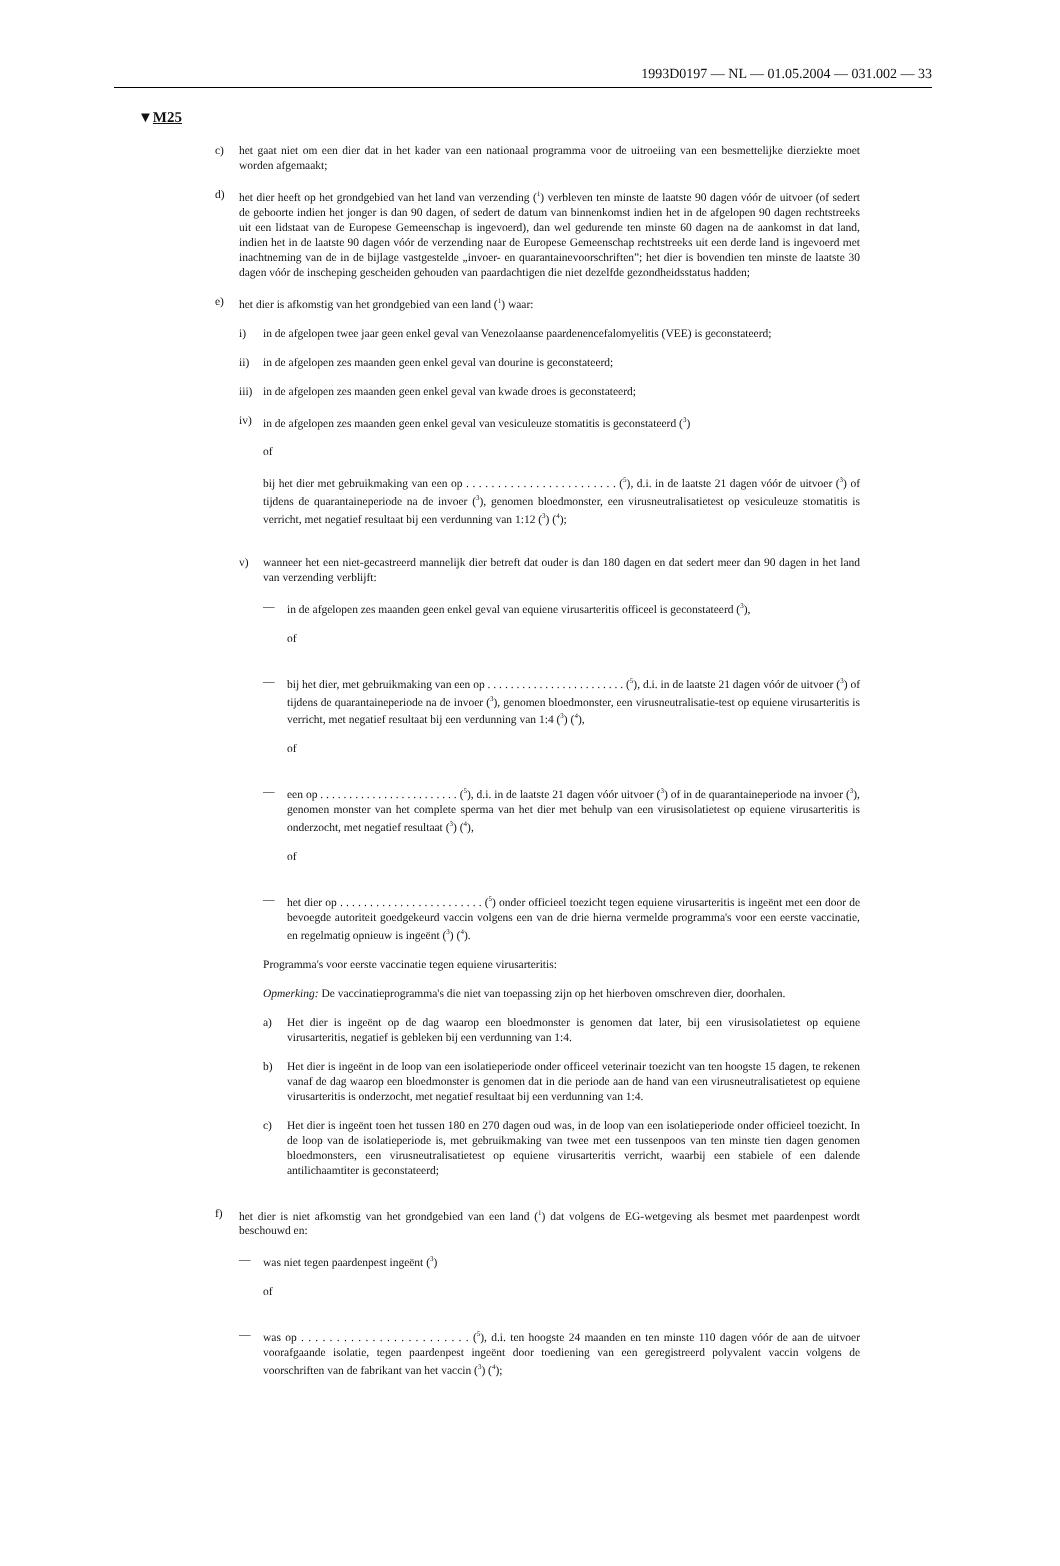1993D0197 — NL — 01.05.2004 — 031.002 — 33
▼M25
c) het gaat niet om een dier dat in het kader van een nationaal programma voor de uitroeiing van een besmettelijke dierziekte moet worden afgemaakt;
d) het dier heeft op het grondgebied van het land van verzending (<sup>1</sup>) verbleven ten minste de laatste 90 dagen vóór de uitvoer (of sedert de geboorte indien het jonger is dan 90 dagen, of sedert de datum van binnenkomst indien het in de afgelopen 90 dagen rechtstreeks uit een lidstaat van de Europese Gemeenschap is ingevoerd), dan wel gedurende ten minste 60 dagen na de aankomst in dat land, indien het in de laatste 90 dagen vóór de verzending naar de Europese Gemeenschap rechtstreeks uit een derde land is ingevoerd met inachtneming van de in de bijlage vastgestelde „invoer- en quarantainevoorschriften”; het dier is bovendien ten minste de laatste 30 dagen vóór de inscheping gescheiden gehouden van paardachtigen die niet dezelfde gezondheidsstatus hadden;
e) het dier is afkomstig van het grondgebied van een land (<sup>1</sup>) waar:
i) in de afgelopen twee jaar geen enkel geval van Venezolaanse paardenencefalomyelitis (VEE) is geconstateerd;
ii) in de afgelopen zes maanden geen enkel geval van dourine is geconstateerd;
iii) in de afgelopen zes maanden geen enkel geval van kwade droes is geconstateerd;
iv) in de afgelopen zes maanden geen enkel geval van vesiculeuze stomatitis is geconstateerd (<sup>3</sup>)
of
bij het dier met gebruikmaking van een op . . . . . . . . . . . . . . . . . . . . . . . . (<sup>5</sup>), d.i. in de laatste 21 dagen vóór de uitvoer (<sup>3</sup>) of tijdens de quarantaineperiode na de invoer (<sup>3</sup>), genomen bloedmonster, een virusneutralisatietest op vesiculeuze stomatitis is verricht, met negatief resultaat bij een verdunning van 1:12 (<sup>3</sup>) (<sup>4</sup>);
v) wanneer het een niet-gecastreerd mannelijk dier betreft dat ouder is dan 180 dagen en dat sedert meer dan 90 dagen in het land van verzending verblijft:
— in de afgelopen zes maanden geen enkel geval van equiene virusarteritis officeel is geconstateerd (<sup>3</sup>),
of
— bij het dier, met gebruikmaking van een op . . . . . . . . . . . . . . . . . . . . . . . . (<sup>5</sup>), d.i. in de laatste 21 dagen vóór de uitvoer (<sup>3</sup>) of tijdens de quarantaineperiode na de invoer (<sup>3</sup>), genomen bloedmonster, een virusneutralisatie-test op equiene virusarteritis is verricht, met negatief resultaat bij een verdunning van 1:4 (<sup>3</sup>) (<sup>4</sup>),
of
— een op . . . . . . . . . . . . . . . . . . . . . . . . (<sup>5</sup>), d.i. in de laatste 21 dagen vóór uitvoer (<sup>3</sup>) of in de quarantaineperiode na invoer (<sup>3</sup>), genomen monster van het complete sperma van het dier met behulp van een virusisolatietest op equiene virusarteritis is onderzocht, met negatief resultaat (<sup>3</sup>) (<sup>4</sup>),
of
— het dier op . . . . . . . . . . . . . . . . . . . . . . . . (<sup>5</sup>) onder officieel toezicht tegen equiene virusarteritis is ingeënt met een door de bevoegde autoriteit goedgekeurd vaccin volgens een van de drie hierna vermelde programma's voor een eerste vaccinatie, en regelmatig opnieuw is ingeënt (<sup>3</sup>) (<sup>4</sup>).
Programma's voor eerste vaccinatie tegen equiene virusarteritis:
Opmerking: De vaccinatieprogramma's die niet van toepassing zijn op het hierboven omschreven dier, doorhalen.
a) Het dier is ingeënt op de dag waarop een bloedmonster is genomen dat later, bij een virusisolatietest op equiene virusarteritis, negatief is gebleken bij een verdunning van 1:4.
b) Het dier is ingeënt in de loop van een isolatieperiode onder officeel veterinair toezicht van ten hoogste 15 dagen, te rekenen vanaf de dag waarop een bloedmonster is genomen dat in die periode aan de hand van een virusneutralisatietest op equiene virusarteritis is onderzocht, met negatief resultaat bij een verdunning van 1:4.
c) Het dier is ingeënt toen het tussen 180 en 270 dagen oud was, in de loop van een isolatieperiode onder officieel toezicht. In de loop van de isolatieperiode is, met gebruikmaking van twee met een tussenpoos van ten minste tien dagen genomen bloedmonsters, een virusneutralisatietest op equiene virusarteritis verricht, waarbij een stabiele of een dalende antilichaamtiter is geconstateerd;
f) het dier is niet afkomstig van het grondgebied van een land (<sup>1</sup>) dat volgens de EG-wetgeving als besmet met paardenpest wordt beschouwd en:
— was niet tegen paardenpest ingeënt (<sup>3</sup>)
of
— was op . . . . . . . . . . . . . . . . . . . . . . . . (<sup>5</sup>), d.i. ten hoogste 24 maanden en ten minste 110 dagen vóór de aan de uitvoer voorafgaande isolatie, tegen paardenpest ingeënt door toediening van een geregistreerd polyvalent vaccin volgens de voorschriften van de fabrikant van het vaccin (<sup>3</sup>) (<sup>4</sup>);